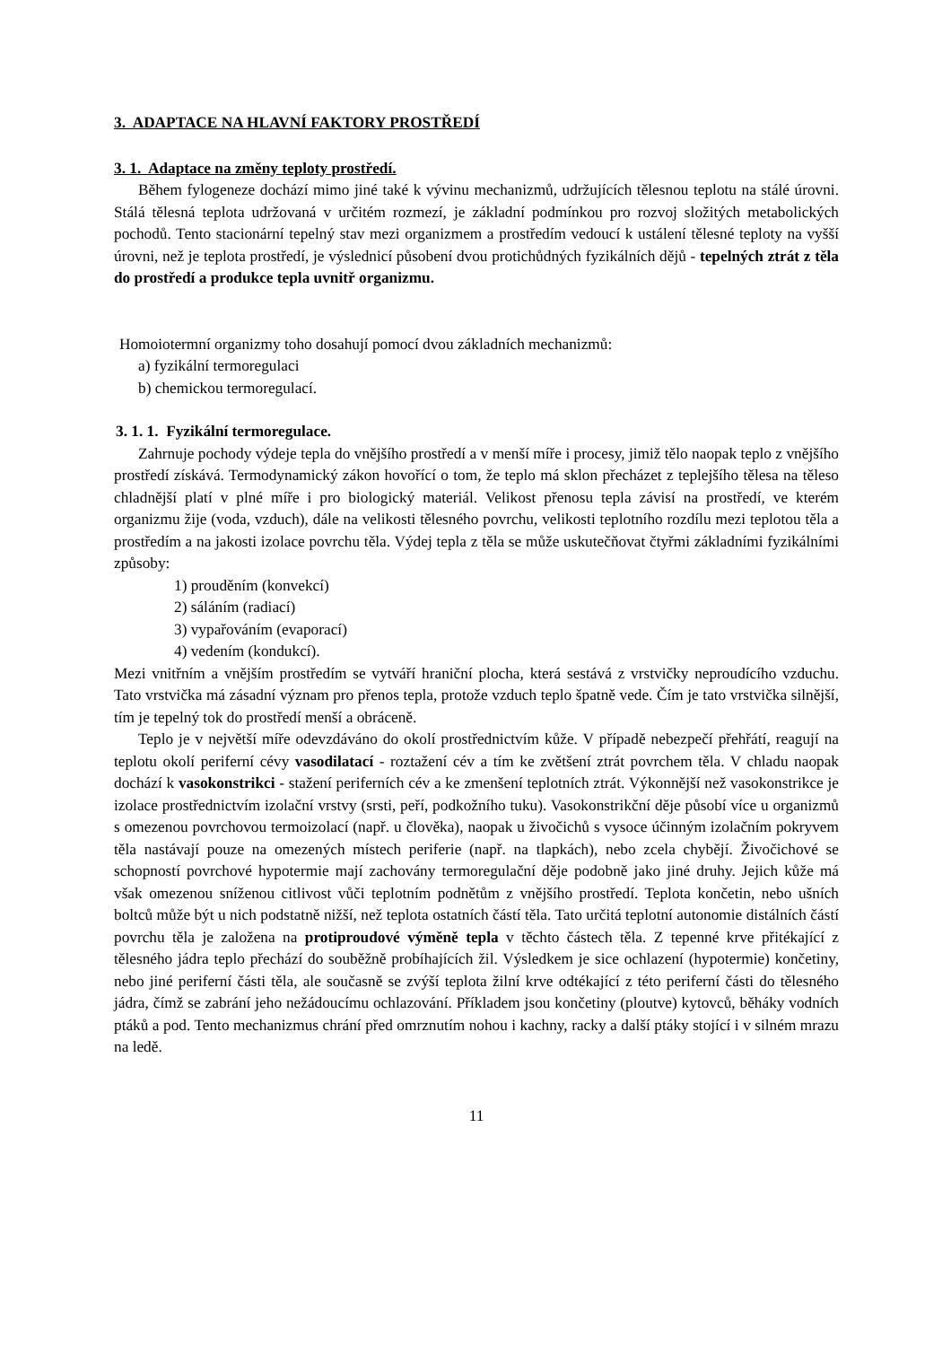3. ADAPTACE NA HLAVNÍ FAKTORY PROSTŘEDÍ
3. 1. Adaptace na změny teploty prostředí.
Během fylogeneze dochází mimo jiné také k vývinu mechanizmů, udržujících tělesnou teplotu na stálé úrovni. Stálá tělesná teplota udržovaná v určitém rozmezí, je základní podmínkou pro rozvoj složitých metabolických pochodů. Tento stacionární tepelný stav mezi organizmem a prostředím vedoucí k ustálení tělesné teploty na vyšší úrovni, než je teplota prostředí, je výslednicí působení dvou protichůdných fyzikálních dějů - tepelných ztrát z těla do prostředí a produkce tepla uvnitř organizmu.
Homoiotermní organizmy toho dosahují pomocí dvou základních mechanizmů:
a) fyzikální termoregulaci
b) chemickou termoregulací.
3. 1. 1. Fyzikální termoregulace.
Zahrnuje pochody výdeje tepla do vnějšího prostředí a v menší míře i procesy, jimiž tělo naopak teplo z vnějšího prostředí získává. Termodynamický zákon hovořící o tom, že teplo má sklon přecházet z teplejšího tělesa na těleso chladnější platí v plné míře i pro biologický materiál. Velikost přenosu tepla závisí na prostředí, ve kterém organizmu žije (voda, vzduch), dále na velikosti tělesného povrchu, velikosti teplotního rozdílu mezi teplotou těla a prostředím a na jakosti izolace povrchu těla. Výdej tepla z těla se může uskutečňovat čtyřmi základními fyzikálními způsoby:
1) prouděním (konvekcí)
2) sáláním (radiací)
3) vypařováním (evaporací)
4) vedením (kondukcí).
Mezi vnitřním a vnějším prostředím se vytváří hraniční plocha, která sestává z vrstvičky neproudícího vzduchu. Tato vrstvička má zásadní význam pro přenos tepla, protože vzduch teplo špatně vede. Čím je tato vrstvička silnější, tím je tepelný tok do prostředí menší a obráceně.
Teplo je v největší míře odevzdáváno do okolí prostřednictvím kůže. V případě nebezpečí přehřátí, reagují na teplotu okolí periferní cévy vasodilatací - roztažení cév a tím ke zvětšení ztrát povrchem těla. V chladu naopak dochází k vasokonstrikci - stažení periferních cév a ke zmenšení teplotních ztrát. Výkonnější než vasokonstrikce je izolace prostřednictvím izolační vrstvy (srsti, peří, podkožního tuku). Vasokonstrikční děje působí více u organizmů s omezenou povrchovou termoizolací (např. u člověka), naopak u živočichů s vysoce účinným izolačním pokryvem těla nastávají pouze na omezených místech periferie (např. na tlapkách), nebo zcela chybějí. Živočichové se schopností povrchové hypotermie mají zachovány termoregulační děje podobně jako jiné druhy. Jejich kůže má však omezenou sníženou citlivost vůči teplotním podnětům z vnějšího prostředí. Teplota končetin, nebo ušních boltců může být u nich podstatně nižší, než teplota ostatních částí těla. Tato určitá teplotní autonomie distálních částí povrchu těla je založena na protiproudové výměně tepla v těchto částech těla. Z tepenné krve přitékající z tělesného jádra teplo přechází do souběžně probíhajících žil. Výsledkem je sice ochlazení (hypotermie) končetiny, nebo jiné periferní části těla, ale současně se zvýší teplota žilní krve odtékající z této periferní části do tělesného jádra, čímž se zabrání jeho nežádoucímu ochlazování. Příkladem jsou končetiny (ploutve) kytovců, běháky vodních ptáků a pod. Tento mechanizmus chrání před omrznutím nohou i kachny, racky a další ptáky stojící i v silném mrazu na ledě.
11